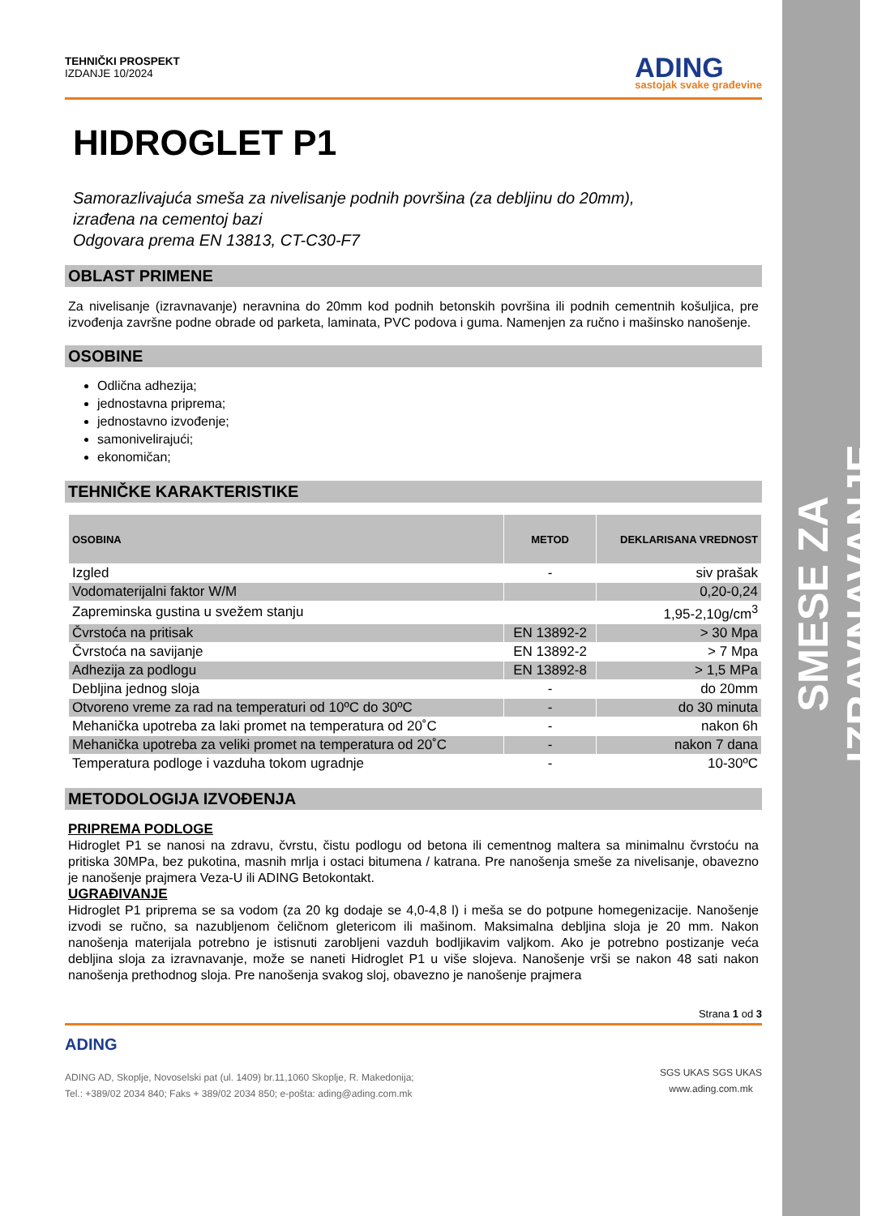SMESE ZA IZRAVNAVANJE
TEHNIČKI PROSPEKT
IZDANJE 10/2024
ADING
sastojak svake građevine
HIDROGLET P1
Samorazlivajuća smeša za nivelisanje podnih površina (za debljinu do 20mm),
izrađena na cementoj bazi
Odgovara prema EN 13813, CT-C30-F7
OBLAST PRIMENE
Za nivelisanje (izravnavanje) neravnina do 20mm kod podnih betonskih površina ili podnih cementnih košuljica, pre izvođenja završne podne obrade od parketa, laminata, PVC podova i guma. Namenjen za ručno i mašinsko nanošenje.
OSOBINE
Odlična adhezija;
jednostavna priprema;
jednostavno izvođenje;
samonivelirajući;
ekonomičan;
TEHNIČKE KARAKTERISTIKE
| OSOBINA | METOD | DEKLARISANA VREDNOST |
| --- | --- | --- |
| Izgled | - | siv prašak |
| Vodomaterijalni faktor W/M | | 0,20-0,24 |
| Zapreminska gustina u svežem stanju | | 1,95-2,10g/cm<sup>3</sup> |
| Čvrstoća na pritisak | EN 13892-2 | > 30 Mpa |
| Čvrstoća na savijanje | EN 13892-2 | > 7 Mpa |
| Adhezija za podlogu | EN 13892-8 | > 1,5 MPa |
| Debljina jednog sloja | - | do 20mm |
| Otvoreno vreme za rad na temperaturi od 10ºC do 30ºC | - | do 30 minuta |
| Mehanička upotreba za laki promet na temperatura od 20˚C | - | nakon 6h |
| Mehanička upotreba za veliki promet na temperatura od 20˚C | - | nakon 7 dana |
| Temperatura podloge i vazduha tokom ugradnje | - | 10-30ºC |
METODOLOGIJA IZVOĐENJA
PRIPREMA PODLOGE
Hidroglet P1 se nanosi na zdravu, čvrstu, čistu podlogu od betona ili cementnog maltera sa minimalnu čvrstoću na pritiska 30MPa, bez pukotina, masnih mrlja i ostaci bitumena / katrana. Pre nanošenja smeše za nivelisanje, obavezno je nanošenje prajmera Veza-U ili ADING Betokontakt.
UGRAĐIVANJE
Hidroglet P1 priprema se sa vodom (za 20 kg dodaje se 4,0-4,8 l) i meša se do potpune homegenizacije. Nanošenje izvodi se ručno, sa nazubljenom čeličnom gletericom ili mašinom. Maksimalna debljina sloja je 20 mm. Nakon nanošenja materijala potrebno je istisnuti zarobljeni vazduh bodljikavim valjkom. Ako je potrebno postizanje veća debljina sloja za izravnavanje, može se naneti Hidroglet P1 u više slojeva. Nanošenje vrši se nakon 48 sati nakon nanošenja prethodnog sloja. Pre nanošenja svakog sloj, obavezno je nanošenje prajmera
Strana 1 od 3
ADING
ADING AD, Skoplje, Novoselski pat (ul. 1409) br.11,1060 Skoplje, R. Makedonija;
Tel.: +389/02 2034 840; Faks + 389/02 2034 850; e-pošta: ading@ading.com.mk
SGS UKAS SGS UKAS
www.ading.com.mk